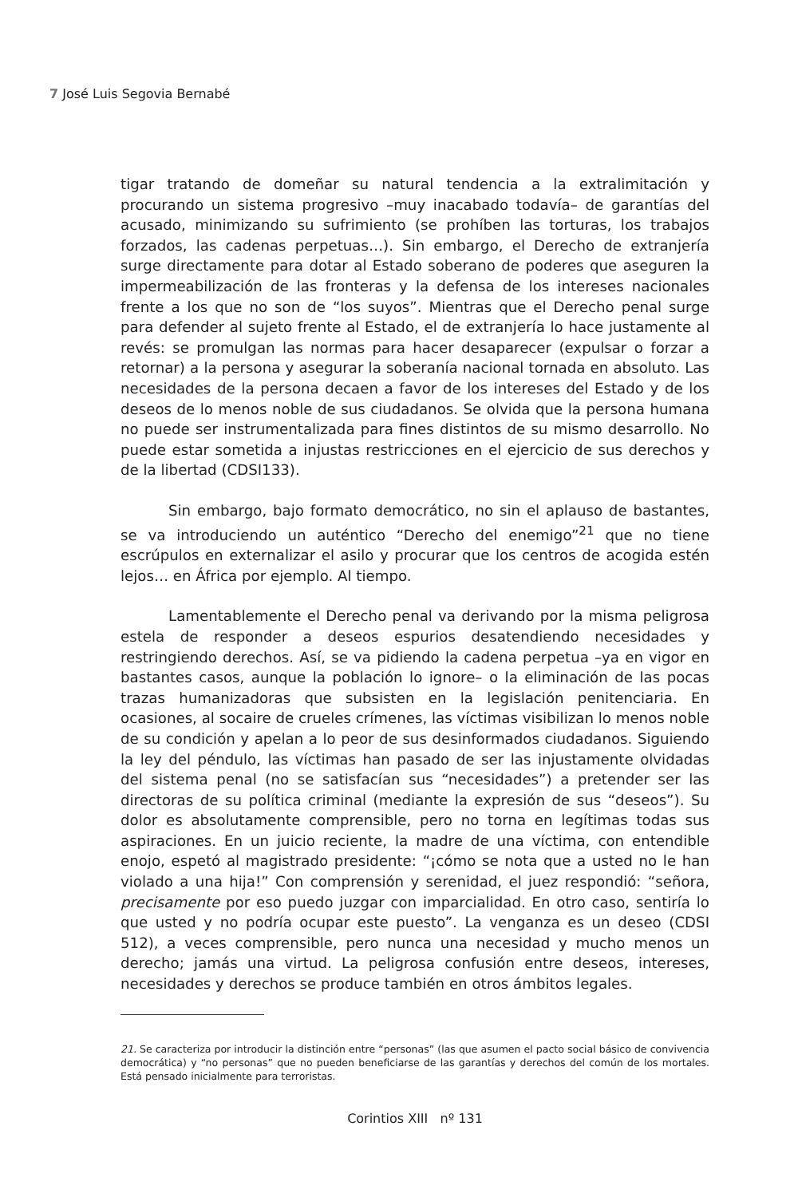7 José Luis Segovia Bernabé
tigar tratando de domeñar su natural tendencia a la extralimitación y procurando un sistema progresivo –muy inacabado todavía– de garantías del acusado, minimizando su sufrimiento (se prohíben las torturas, los trabajos forzados, las cadenas perpetuas…). Sin embargo, el Derecho de extranjería surge directamente para dotar al Estado soberano de poderes que aseguren la impermeabilización de las fronteras y la defensa de los intereses nacionales frente a los que no son de “los suyos”. Mientras que el Derecho penal surge para defender al sujeto frente al Estado, el de extranjería lo hace justamente al revés: se promulgan las normas para hacer desaparecer (expulsar o forzar a retornar) a la persona y asegurar la soberanía nacional tornada en absoluto. Las necesidades de la persona decaen a favor de los intereses del Estado y de los deseos de lo menos noble de sus ciudadanos. Se olvida que la persona humana no puede ser instrumentalizada para fines distintos de su mismo desarrollo. No puede estar sometida a injustas restricciones en el ejercicio de sus derechos y de la libertad (CDSI133).
Sin embargo, bajo formato democrático, no sin el aplauso de bastantes, se va introduciendo un auténtico “Derecho del enemigo”<sup>21</sup> que no tiene escrúpulos en externalizar el asilo y procurar que los centros de acogida estén lejos… en África por ejemplo. Al tiempo.
Lamentablemente el Derecho penal va derivando por la misma peligrosa estela de responder a deseos espurios desatendiendo necesidades y restringiendo derechos. Así, se va pidiendo la cadena perpetua –ya en vigor en bastantes casos, aunque la población lo ignore– o la eliminación de las pocas trazas humanizadoras que subsisten en la legislación penitenciaria. En ocasiones, al socaire de crueles crímenes, las víctimas visibilizan lo menos noble de su condición y apelan a lo peor de sus desinformados ciudadanos. Siguiendo la ley del péndulo, las víctimas han pasado de ser las injustamente olvidadas del sistema penal (no se satisfacían sus “necesidades”) a pretender ser las directoras de su política criminal (mediante la expresión de sus “deseos”). Su dolor es absolutamente comprensible, pero no torna en legítimas todas sus aspiraciones. En un juicio reciente, la madre de una víctima, con entendible enojo, espetó al magistrado presidente: “¡cómo se nota que a usted no le han violado a una hija!” Con comprensión y serenidad, el juez respondió: “señora, precisamente por eso puedo juzgar con imparcialidad. En otro caso, sentiría lo que usted y no podría ocupar este puesto”. La venganza es un deseo (CDSI 512), a veces comprensible, pero nunca una necesidad y mucho menos un derecho; jamás una virtud. La peligrosa confusión entre deseos, intereses, necesidades y derechos se produce también en otros ámbitos legales.
21. Se caracteriza por introducir la distinción entre “personas” (las que asumen el pacto social básico de convivencia democrática) y “no personas” que no pueden beneficiarse de las garantías y derechos del común de los mortales. Está pensado inicialmente para terroristas.
Corintios XIII nº 131